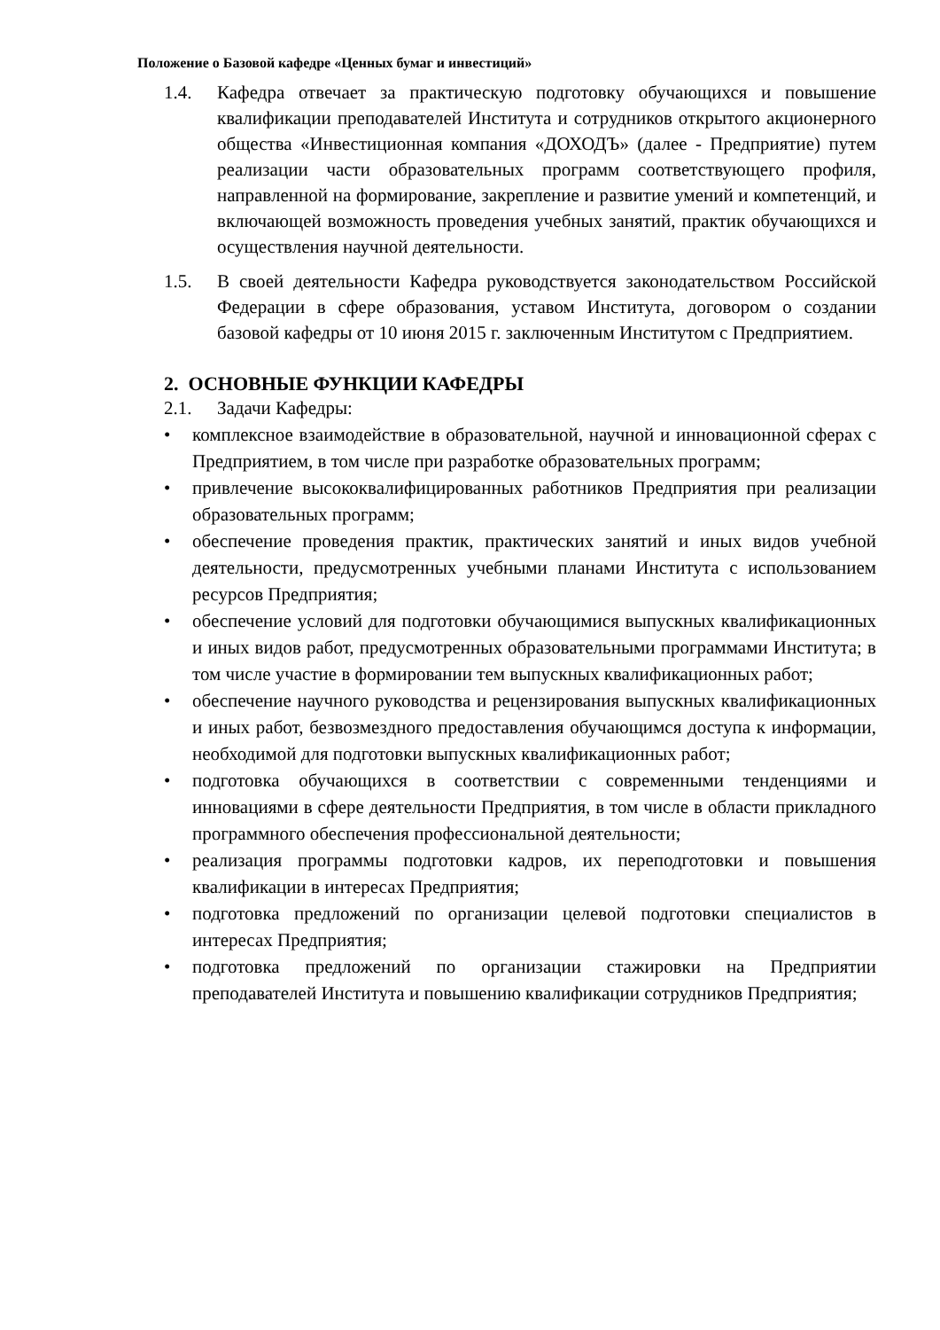Положение о Базовой кафедре «Ценных бумаг и инвестиций»
1.4. Кафедра отвечает за практическую подготовку обучающихся и повышение квалификации преподавателей Института и сотрудников открытого акционерного общества «Инвестиционная компания «ДОХОДЪ» (далее - Предприятие) путем реализации части образовательных программ соответствующего профиля, направленной на формирование, закрепление и развитие умений и компетенций, и включающей возможность проведения учебных занятий, практик обучающихся и осуществления научной деятельности.
1.5. В своей деятельности Кафедра руководствуется законодательством Российской Федерации в сфере образования, уставом Института, договором о создании базовой кафедры от 10 июня 2015 г. заключенным Институтом с Предприятием.
2. ОСНОВНЫЕ ФУНКЦИИ КАФЕДРЫ
2.1. Задачи Кафедры:
• комплексное взаимодействие в образовательной, научной и инновационной сферах с Предприятием, в том числе при разработке образовательных программ;
• привлечение высококвалифицированных работников Предприятия при реализации образовательных программ;
• обеспечение проведения практик, практических занятий и иных видов учебной деятельности, предусмотренных учебными планами Института с использованием ресурсов Предприятия;
• обеспечение условий для подготовки обучающимися выпускных квалификационных и иных видов работ, предусмотренных образовательными программами Института; в том числе участие в формировании тем выпускных квалификационных работ;
• обеспечение научного руководства и рецензирования выпускных квалификационных и иных работ, безвозмездного предоставления обучающимся доступа к информации, необходимой для подготовки выпускных квалификационных работ;
• подготовка обучающихся в соответствии с современными тенденциями и инновациями в сфере деятельности Предприятия, в том числе в области прикладного программного обеспечения профессиональной деятельности;
• реализация программы подготовки кадров, их переподготовки и повышения квалификации в интересах Предприятия;
• подготовка предложений по организации целевой подготовки специалистов в интересах Предприятия;
• подготовка предложений по организации стажировки на Предприятии преподавателей Института и повышению квалификации сотрудников Предприятия;